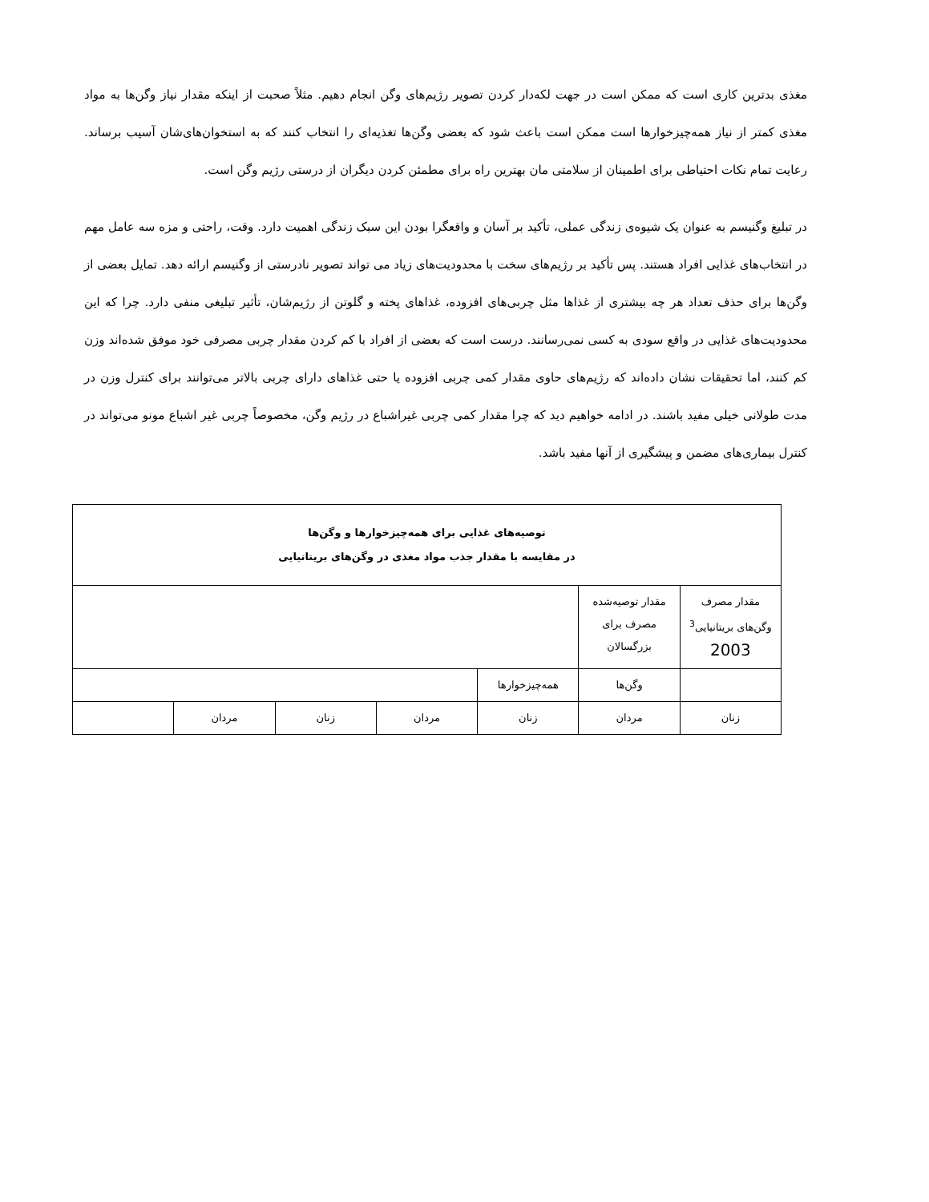مغذی بدترین کاری است که ممکن است در جهت لکه‌دار کردن تصویر رژیم‌های وگن انجام دهیم. مثلاً صحبت از اینکه مقدار نیاز وگن‌ها به مواد مغذی کمتر از نیاز همه‌چیزخوارها است ممکن است باعث شود که بعضی وگن‌ها تغذیه‌ای را انتخاب کنند که به استخوان‌های‌شان آسیب برساند. رعایت تمام نکات احتیاطی برای اطمینان از سلامتی مان بهترین راه برای مطمئن کردن دیگران از درستی رژیم وگن است.
در تبلیغ وگنیسم به عنوان یک شیوه‌ی زندگی عملی، تأکید بر آسان و واقعگرا بودن این سبک زندگی اهمیت دارد. وقت، راحتی و مزه سه عامل مهم در انتخاب‌های غذایی افراد هستند. پس تأکید بر رژیم‌های سخت با محدودیت‌های زیاد می تواند تصویر نادرستی از وگنیسم ارائه دهد. تمایل بعضی از وگن‌ها برای حذف تعداد هر چه بیشتری از غذاها مثل چربی‌های افزوده، غذاهای پخته و گلوتن از رژیم‌شان، تأثیر تبلیغی منفی دارد. چرا که این محدودیت‌های غذایی در واقع سودی به کسی نمی‌رسانند. درست است که بعضی از افراد با کم کردن مقدار چربی مصرفی خود موفق شده‌اند وزن کم کنند، اما تحقیقات نشان داده‌اند که رژیم‌های حاوی مقدار کمی چربی افزوده یا حتی غذاهای دارای چربی بالاتر می‌توانند برای کنترل وزن در مدت طولانی خیلی مفید باشند. در ادامه خواهیم دید که چرا مقدار کمی چربی غیراشباع در رژیم وگن، مخصوصاً چربی غیر اشباع مونو می‌تواند در کنترل بیماری‌های مضمن و پیشگیری از آنها مفید باشد.
| توصیه‌های غذایی برای همه‌چیزخوارها و وگن‌ها در مقایسه با مقدار جذب مواد مغذی در وگن‌های بریتانیایی | | | | | | |
| مقدار مصرف وگن‌های بریتانیایی<sup>3</sup> 2003 | مقدار توصیه‌شده مصرف برای بزرگسالان | | | | | |
| | وگن‌ها | همه‌چیزخوارها | | | | |
| زنان | مردان | زنان | مردان | زنان | مردان | |